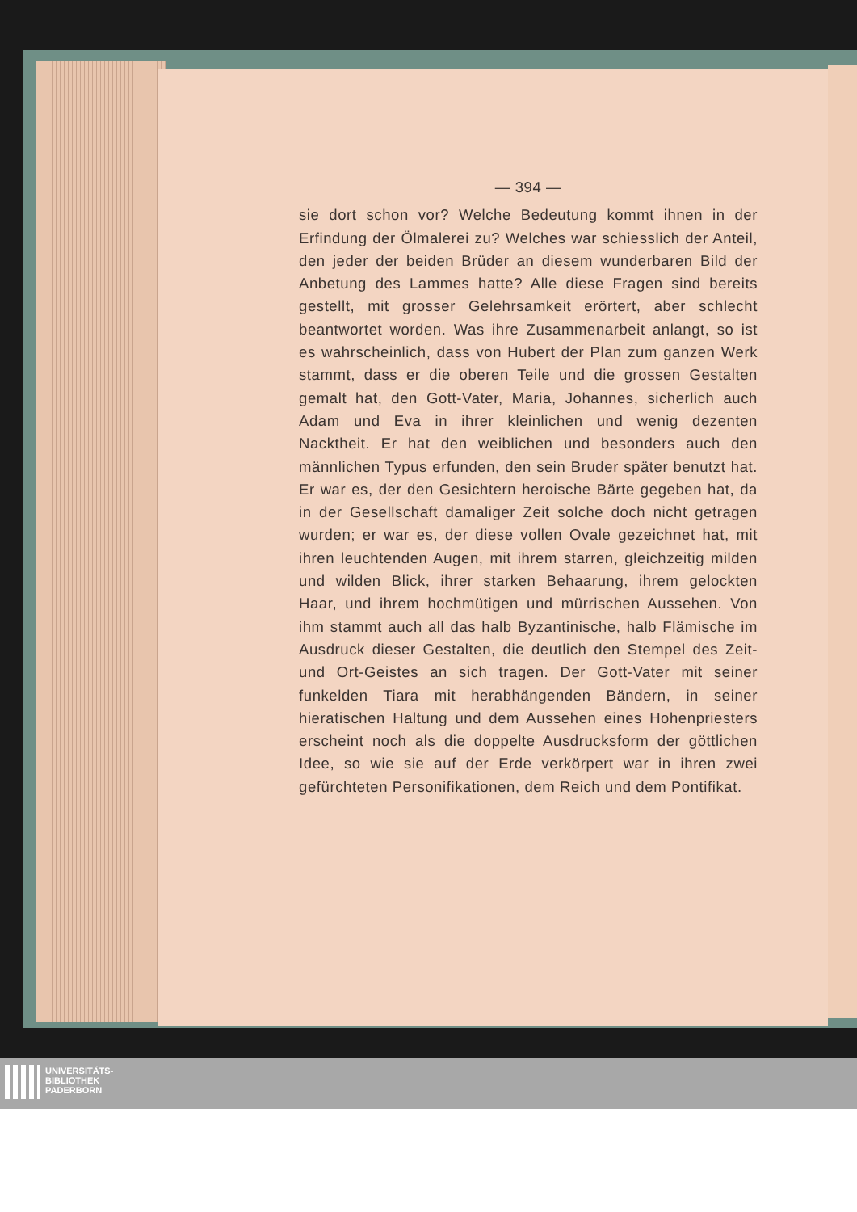— 394 —
sie dort schon vor? Welche Bedeutung kommt ihnen in der Erfindung der Ölmalerei zu? Welches war schiesslich der Anteil, den jeder der beiden Brüder an diesem wunderbaren Bild der Anbetung des Lammes hatte? Alle diese Fragen sind bereits gestellt, mit grosser Gelehrsamkeit erörtert, aber schlecht beantwortet worden. Was ihre Zusammenarbeit anlangt, so ist es wahrscheinlich, dass von Hubert der Plan zum ganzen Werk stammt, dass er die oberen Teile und die grossen Gestalten gemalt hat, den Gott-Vater, Maria, Johannes, sicherlich auch Adam und Eva in ihrer kleinlichen und wenig dezenten Nacktheit. Er hat den weiblichen und besonders auch den männlichen Typus erfunden, den sein Bruder später benutzt hat. Er war es, der den Gesichtern heroische Bärte gegeben hat, da in der Gesellschaft damaliger Zeit solche doch nicht getragen wurden; er war es, der diese vollen Ovale gezeichnet hat, mit ihren leuchtenden Augen, mit ihrem starren, gleichzeitig milden und wilden Blick, ihrer starken Behaarung, ihrem gelockten Haar, und ihrem hochmütigen und mürrischen Aussehen. Von ihm stammt auch all das halb Byzantinische, halb Flämische im Ausdruck dieser Gestalten, die deutlich den Stempel des Zeit- und Ort-Geistes an sich tragen. Der Gott-Vater mit seiner funkelden Tiara mit herabhängenden Bändern, in seiner hieratischen Haltung und dem Aussehen eines Hohenpriesters erscheint noch als die doppelte Ausdrucksform der göttlichen Idee, so wie sie auf der Erde verkörpert war in ihren zwei gefürchteten Personifikationen, dem Reich und dem Pontifikat.
UNIVERSITÄTS-
BIBLIOTHEK
PADERBORN